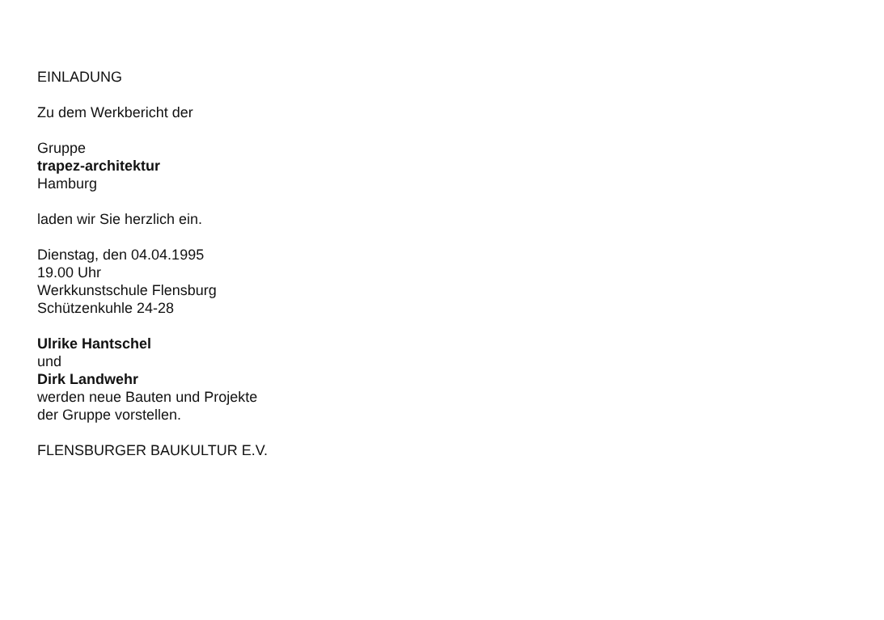EINLADUNG
Zu dem Werkbericht der
Gruppe
trapez-architektur
Hamburg
laden wir Sie herzlich ein.
Dienstag, den 04.04.1995
19.00 Uhr
Werkkunstschule Flensburg
Schützenkuhle 24-28
Ulrike Hantschel
und
Dirk Landwehr
werden neue Bauten und Projekte
der Gruppe vorstellen.
FLENSBURGER BAUKULTUR E.V.